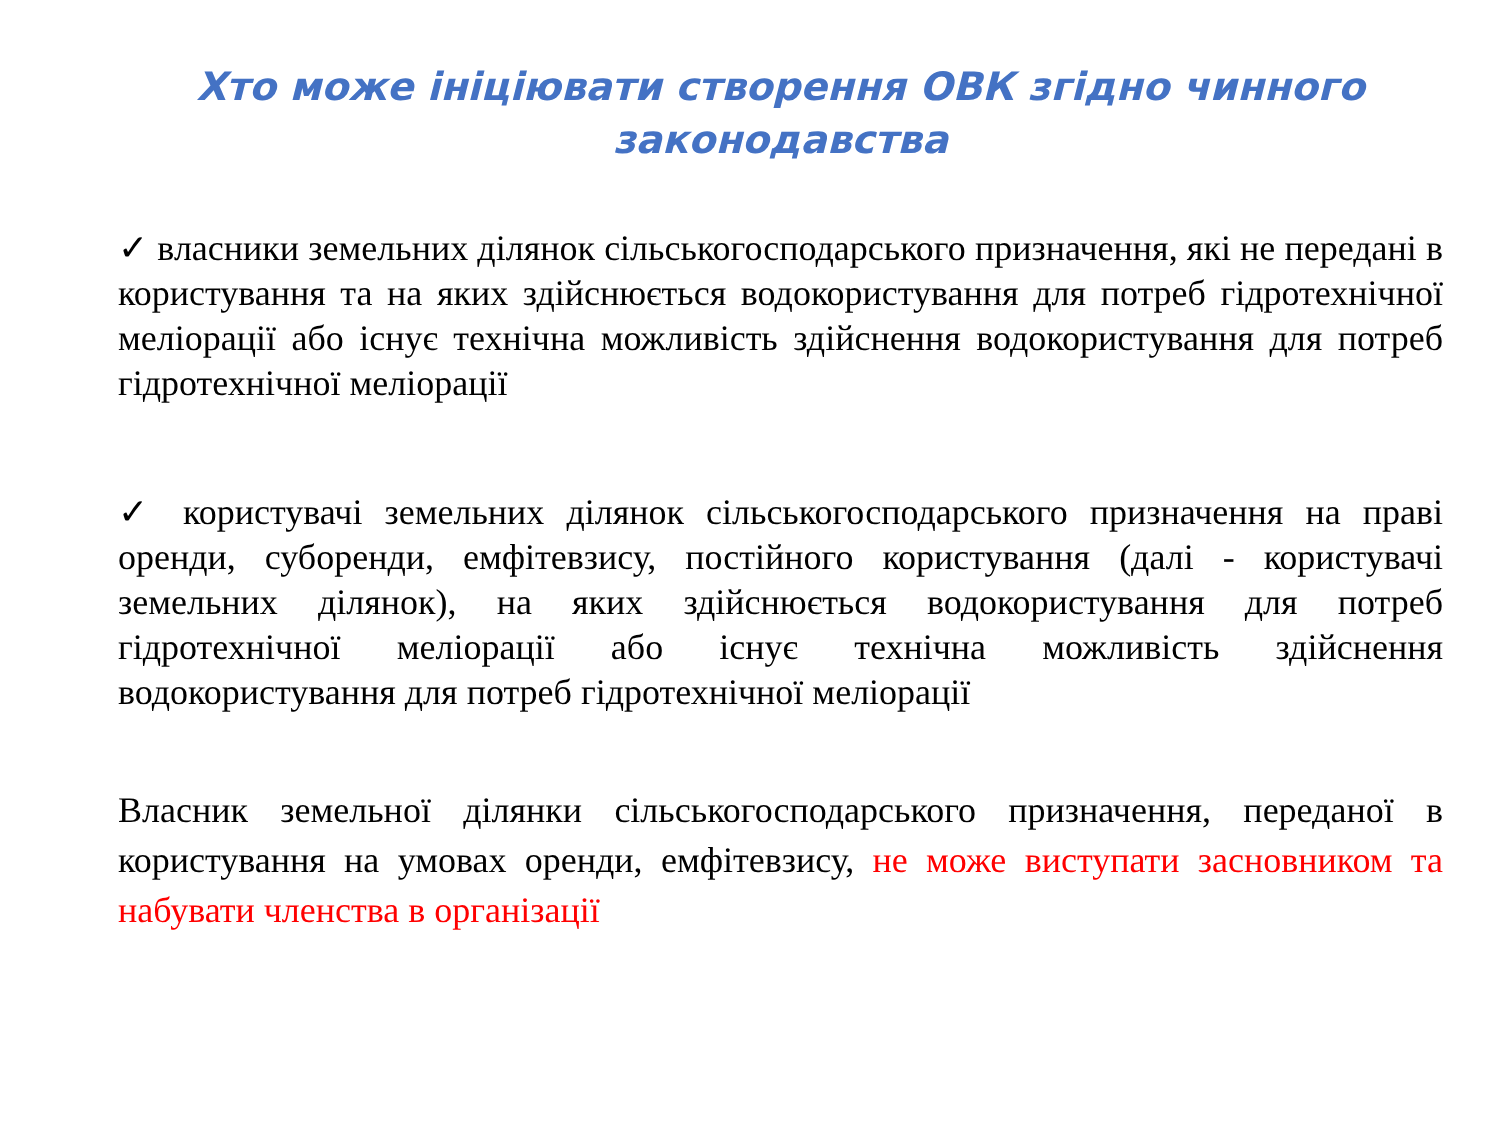Хто може ініціювати створення ОВК згідно чинного законодавства
✓ власники земельних ділянок сільськогосподарського призначення, які не передані в користування та на яких здійснюється водокористування для потреб гідротехнічної меліорації або існує технічна можливість здійснення водокористування для потреб гідротехнічної меліорації
✓ користувачі земельних ділянок сільськогосподарського призначення на праві оренди, суборенди, емфітевзису, постійного користування (далі - користувачі земельних ділянок), на яких здійснюється водокористування для потреб гідротехнічної меліорації або існує технічна можливість здійснення водокористування для потреб гідротехнічної меліорації
Власник земельної ділянки сільськогосподарського призначення, переданої в користування на умовах оренди, емфітевзису, не може виступати засновником та набувати членства в організації